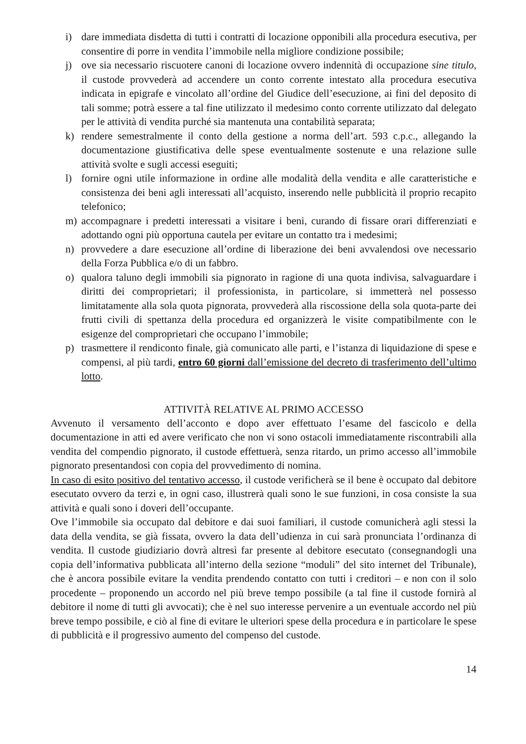i) dare immediata disdetta di tutti i contratti di locazione opponibili alla procedura esecutiva, per consentire di porre in vendita l’immobile nella migliore condizione possibile;
j) ove sia necessario riscuotere canoni di locazione ovvero indennità di occupazione sine titulo, il custode provvederà ad accendere un conto corrente intestato alla procedura esecutiva indicata in epigrafe e vincolato all’ordine del Giudice dell’esecuzione, ai fini del deposito di tali somme; potrà essere a tal fine utilizzato il medesimo conto corrente utilizzato dal delegato per le attività di vendita purché sia mantenuta una contabilità separata;
k) rendere semestralmente il conto della gestione a norma dell’art. 593 c.p.c., allegando la documentazione giustificativa delle spese eventualmente sostenute e una relazione sulle attività svolte e sugli accessi eseguiti;
l) fornire ogni utile informazione in ordine alle modalità della vendita e alle caratteristiche e consistenza dei beni agli interessati all’acquisto, inserendo nelle pubblicità il proprio recapito telefonico;
m) accompagnare i predetti interessati a visitare i beni, curando di fissare orari differenziati e adottando ogni più opportuna cautela per evitare un contatto tra i medesimi;
n) provvedere a dare esecuzione all’ordine di liberazione dei beni avvalendosi ove necessario della Forza Pubblica e/o di un fabbro.
o) qualora taluno degli immobili sia pignorato in ragione di una quota indivisa, salvaguardare i diritti dei comproprietari; il professionista, in particolare, si immetterà nel possesso limitatamente alla sola quota pignorata, provvederà alla riscossione della sola quota-parte dei frutti civili di spettanza della procedura ed organizzerà le visite compatibilmente con le esigenze del comproprietari che occupano l’immobile;
p) trasmettere il rendiconto finale, già comunicato alle parti, e l’istanza di liquidazione di spese e compensi, al più tardi, entro 60 giorni dall’emissione del decreto di trasferimento dell’ultimo lotto.
ATTIVITÀ RELATIVE AL PRIMO ACCESSO
Avvenuto il versamento dell’acconto e dopo aver effettuato l’esame del fascicolo e della documentazione in atti ed avere verificato che non vi sono ostacoli immediatamente riscontrabili alla vendita del compendio pignorato, il custode effettuerà, senza ritardo, un primo accesso all’immobile pignorato presentandosi con copia del provvedimento di nomina.
In caso di esito positivo del tentativo accesso, il custode verificherà se il bene è occupato dal debitore esecutato ovvero da terzi e, in ogni caso, illustrerà quali sono le sue funzioni, in cosa consiste la sua attività e quali sono i doveri dell’occupante.
Ove l’immobile sia occupato dal debitore e dai suoi familiari, il custode comunicherà agli stessi la data della vendita, se già fissata, ovvero la data dell’udienza in cui sarà pronunciata l’ordinanza di vendita. Il custode giudiziario dovrà altresì far presente al debitore esecutato (consegnandogli una copia dell’informativa pubblicata all’interno della sezione “moduli” del sito internet del Tribunale), che è ancora possibile evitare la vendita prendendo contatto con tutti i creditori – e non con il solo procedente – proponendo un accordo nel più breve tempo possibile (a tal fine il custode fornirà al debitore il nome di tutti gli avvocati); che è nel suo interesse pervenire a un eventuale accordo nel più breve tempo possibile, e ciò al fine di evitare le ulteriori spese della procedura e in particolare le spese di pubblicità e il progressivo aumento del compenso del custode.
14